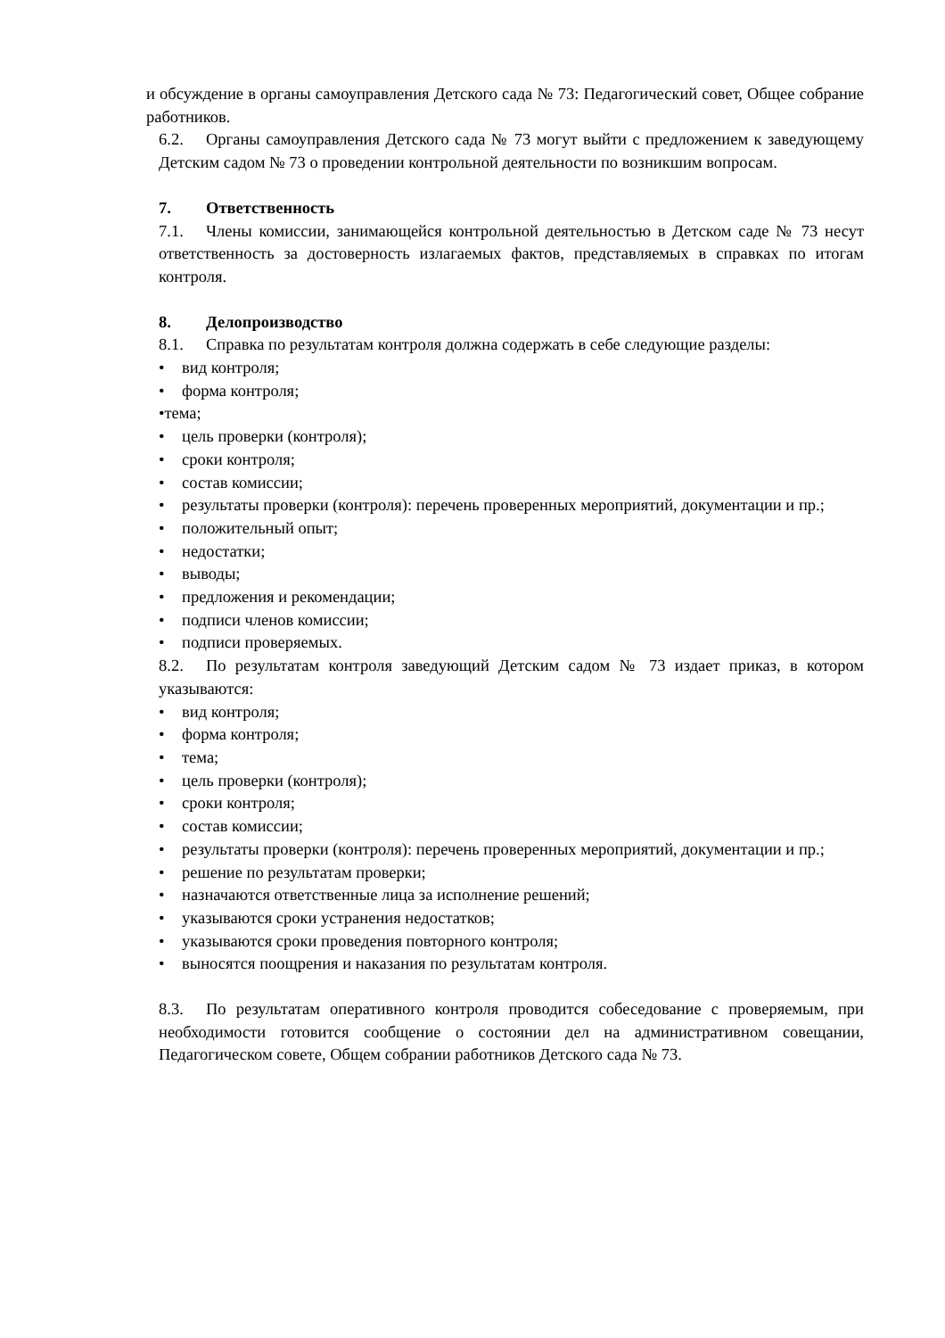и обсуждение в органы самоуправления Детского сада № 73: Педагогический совет, Общее собрание работников.
6.2. Органы самоуправления Детского сада № 73 могут выйти с предложением к заведующему Детским садом № 73 о проведении контрольной деятельности по возникшим вопросам.
7. Ответственность
7.1. Члены комиссии, занимающейся контрольной деятельностью в Детском саде № 73 несут ответственность за достоверность излагаемых фактов, представляемых в справках по итогам контроля.
8. Делопроизводство
8.1. Справка по результатам контроля должна содержать в себе следующие разделы:
• вид контроля;
• форма контроля;
•тема;
• цель проверки (контроля);
• сроки контроля;
• состав комиссии;
• результаты проверки (контроля): перечень проверенных мероприятий, документации и пр.;
• положительный опыт;
• недостатки;
• выводы;
• предложения и рекомендации;
• подписи членов комиссии;
• подписи проверяемых.
8.2. По результатам контроля заведующий Детским садом № 73 издает приказ, в котором указываются:
• вид контроля;
• форма контроля;
• тема;
• цель проверки (контроля);
• сроки контроля;
• состав комиссии;
• результаты проверки (контроля): перечень проверенных мероприятий, документации и пр.;
• решение по результатам проверки;
• назначаются ответственные лица за исполнение решений;
• указываются сроки устранения недостатков;
• указываются сроки проведения повторного контроля;
• выносятся поощрения и наказания по результатам контроля.
8.3. По результатам оперативного контроля проводится собеседование с проверяемым, при необходимости готовится сообщение о состоянии дел на административном совещании, Педагогическом совете, Общем собрании работников Детского сада № 73.